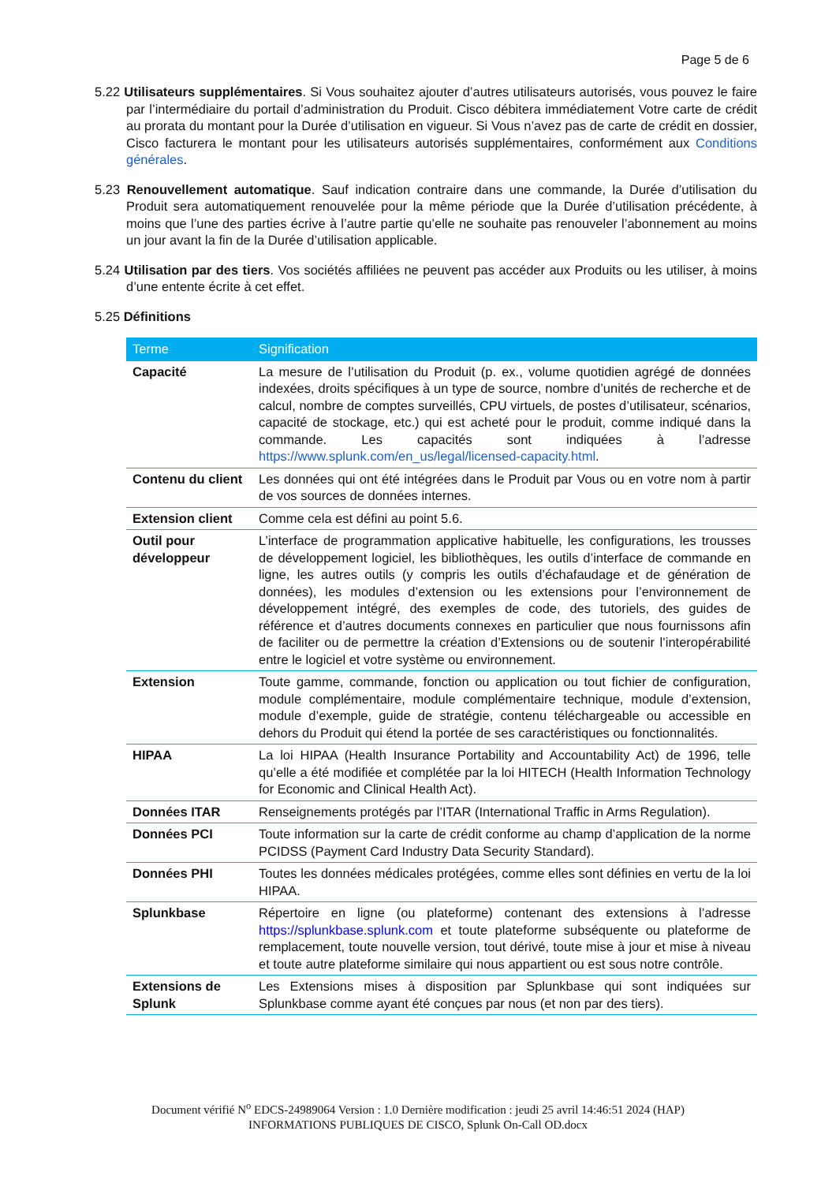Page 5 de 6
5.22 Utilisateurs supplémentaires. Si Vous souhaitez ajouter d’autres utilisateurs autorisés, vous pouvez le faire par l’intermédiaire du portail d’administration du Produit. Cisco débitera immédiatement Votre carte de crédit au prorata du montant pour la Durée d’utilisation en vigueur. Si Vous n’avez pas de carte de crédit en dossier, Cisco facturera le montant pour les utilisateurs autorisés supplémentaires, conformément aux Conditions générales.
5.23 Renouvellement automatique. Sauf indication contraire dans une commande, la Durée d’utilisation du Produit sera automatiquement renouvelée pour la même période que la Durée d’utilisation précédente, à moins que l’une des parties écrive à l’autre partie qu’elle ne souhaite pas renouveler l’abonnement au moins un jour avant la fin de la Durée d’utilisation applicable.
5.24 Utilisation par des tiers. Vos sociétés affiliées ne peuvent pas accéder aux Produits ou les utiliser, à moins d’une entente écrite à cet effet.
5.25 Définitions
| Terme | Signification |
| --- | --- |
| Capacité | La mesure de l’utilisation du Produit (p. ex., volume quotidien agrégé de données indexées, droits spécifiques à un type de source, nombre d’unités de recherche et de calcul, nombre de comptes surveillés, CPU virtuels, de postes d’utilisateur, scénarios, capacité de stockage, etc.) qui est acheté pour le produit, comme indiqué dans la commande. Les capacités sont indiquées à l’adresse https://www.splunk.com/en_us/legal/licensed-capacity.html . |
| Contenu du client | Les données qui ont été intégrées dans le Produit par Vous ou en votre nom à partir de vos sources de données internes. |
| Extension client | Comme cela est défini au point 5.6. |
| Outil pour développeur | L’interface de programmation applicative habituelle, les configurations, les trousses de développement logiciel, les bibliothèques, les outils d’interface de commande en ligne, les autres outils (y compris les outils d’échafaudage et de génération de données), les modules d’extension ou les extensions pour l’environnement de développement intégré, des exemples de code, des tutoriels, des guides de référence et d’autres documents connexes en particulier que nous fournissons afin de faciliter ou de permettre la création d’Extensions ou de soutenir l’interopérabilité entre le logiciel et votre système ou environnement. |
| Extension | Toute gamme, commande, fonction ou application ou tout fichier de configuration, module complémentaire, module complémentaire technique, module d’extension, module d’exemple, guide de stratégie, contenu téléchargeable ou accessible en dehors du Produit qui étend la portée de ses caractéristiques ou fonctionnalités. |
| HIPAA | La loi HIPAA (Health Insurance Portability and Accountability Act) de 1996, telle qu’elle a été modifiée et complétée par la loi HITECH (Health Information Technology for Economic and Clinical Health Act). |
| Données ITAR | Renseignements protégés par l’ITAR (International Traffic in Arms Regulation). |
| Données PCI | Toute information sur la carte de crédit conforme au champ d’application de la norme PCIDSS (Payment Card Industry Data Security Standard). |
| Données PHI | Toutes les données médicales protégées, comme elles sont définies en vertu de la loi HIPAA. |
| Splunkbase | Répertoire en ligne (ou plateforme) contenant des extensions à l’adresse https://splunkbase.splunk.com et toute plateforme subséquente ou plateforme de remplacement, toute nouvelle version, tout dérivé, toute mise à jour et mise à niveau et toute autre plateforme similaire qui nous appartient ou est sous notre contrôle. |
| Extensions de Splunk | Les Extensions mises à disposition par Splunkbase qui sont indiquées sur Splunkbase comme ayant été conçues par nous (et non par des tiers). |
Document vérifié N<sup>o</sup> EDCS-24989064 Version : 1.0 Dernière modification : jeudi 25 avril 14:46:51 2024 (HAP)
INFORMATIONS PUBLIQUES DE CISCO, Splunk On-Call OD.docx